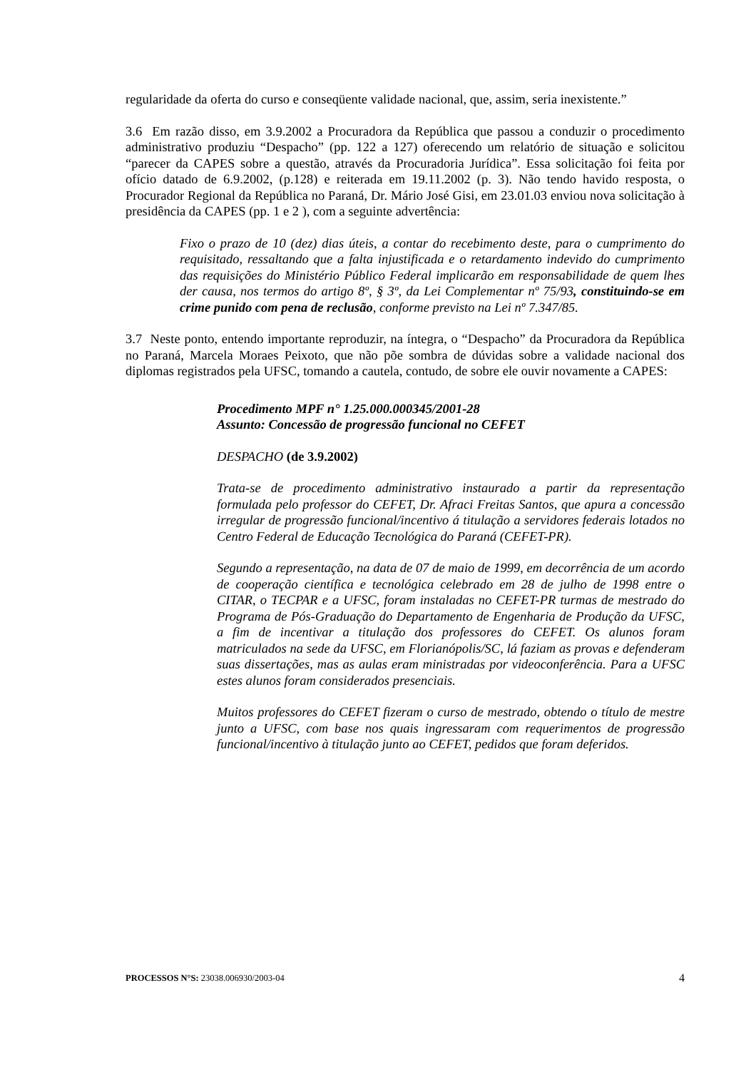regularidade da oferta do curso e conseqüente validade nacional, que, assim, seria inexistente.”
3.6 Em razão disso, em 3.9.2002 a Procuradora da República que passou a conduzir o procedimento administrativo produziu “Despacho” (pp. 122 a 127) oferecendo um relatório de situação e solicitou “parecer da CAPES sobre a questão, através da Procuradoria Jurídica”. Essa solicitação foi feita por ofício datado de 6.9.2002, (p.128) e reiterada em 19.11.2002 (p. 3). Não tendo havido resposta, o Procurador Regional da República no Paraná, Dr. Mário José Gisi, em 23.01.03 enviou nova solicitação à presidência da CAPES (pp. 1 e 2 ), com a seguinte advertência:
Fixo o prazo de 10 (dez) dias úteis, a contar do recebimento deste, para o cumprimento do requisitado, ressaltando que a falta injustificada e o retardamento indevido do cumprimento das requisições do Ministério Público Federal implicarão em responsabilidade de quem lhes der causa, nos termos do artigo 8º, § 3º, da Lei Complementar nº 75/93, constituindo-se em crime punido com pena de reclusão, conforme previsto na Lei nº 7.347/85.
3.7 Neste ponto, entendo importante reproduzir, na íntegra, o “Despacho” da Procuradora da República no Paraná, Marcela Moraes Peixoto, que não põe sombra de dúvidas sobre a validade nacional dos diplomas registrados pela UFSC, tomando a cautela, contudo, de sobre ele ouvir novamente a CAPES:
Procedimento MPF n° 1.25.000.000345/2001-28
Assunto: Concessão de progressão funcional no CEFET
DESPACHO (de 3.9.2002)
Trata-se de procedimento administrativo instaurado a partir da representação formulada pelo professor do CEFET, Dr. Afraci Freitas Santos, que apura a concessão irregular de progressão funcional/incentivo á titulação a servidores federais lotados no Centro Federal de Educação Tecnológica do Paraná (CEFET-PR).
Segundo a representação, na data de 07 de maio de 1999, em decorrência de um acordo de cooperação científica e tecnológica celebrado em 28 de julho de 1998 entre o CITAR, o TECPAR e a UFSC, foram instaladas no CEFET-PR turmas de mestrado do Programa de Pós-Graduação do Departamento de Engenharia de Produção da UFSC, a fim de incentivar a titulação dos professores do CEFET. Os alunos foram matriculados na sede da UFSC, em Florianópolis/SC, lá faziam as provas e defenderam suas dissertações, mas as aulas eram ministradas por videoconferência. Para a UFSC estes alunos foram considerados presenciais.
Muitos professores do CEFET fizeram o curso de mestrado, obtendo o título de mestre junto a UFSC, com base nos quais ingressaram com requerimentos de progressão funcional/incentivo à titulação junto ao CEFET, pedidos que foram deferidos.
PROCESSOS N°S: 23038.006930/2003-04 4